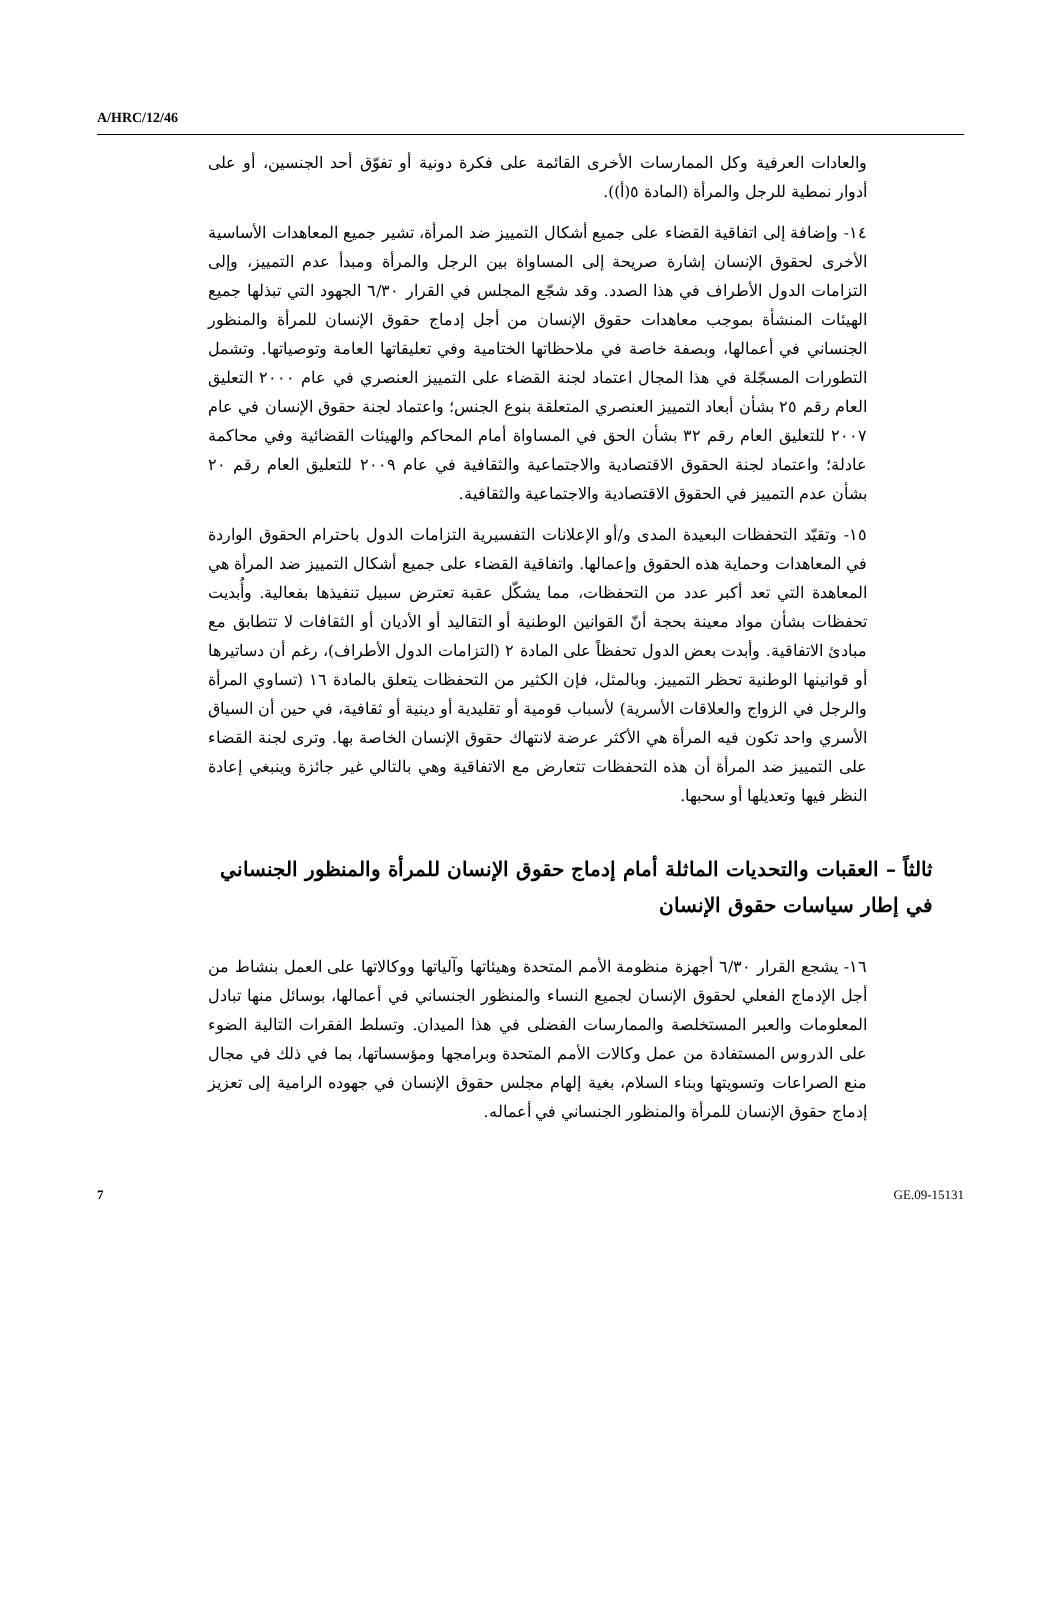A/HRC/12/46
والعادات العرفية وكل الممارسات الأخرى القائمة على فكرة دونية أو تفوّق أحد الجنسين، أو على أدوار نمطية للرجل والمرأة (المادة ٥(أ)).
١٤- وإضافة إلى اتفاقية القضاء على جميع أشكال التمييز ضد المرأة، تشير جميع المعاهدات الأساسية الأخرى لحقوق الإنسان إشارة صريحة إلى المساواة بين الرجل والمرأة ومبدأ عدم التمييز، وإلى التزامات الدول الأطراف في هذا الصدد. وقد شجّع المجلس في القرار ٦/٣٠ الجهود التي تبذلها جميع الهيئات المنشأة بموجب معاهدات حقوق الإنسان من أجل إدماج حقوق الإنسان للمرأة والمنظور الجنساني في أعمالها، وبصفة خاصة في ملاحظاتها الختامية وفي تعليقاتها العامة وتوصياتها. وتشمل التطورات المسجّلة في هذا المجال اعتماد لجنة القضاء على التمييز العنصري في عام ٢٠٠٠ التعليق العام رقم ٢٥ بشأن أبعاد التمييز العنصري المتعلقة بنوع الجنس؛ واعتماد لجنة حقوق الإنسان في عام ٢٠٠٧ للتعليق العام رقم ٣٢ بشأن الحق في المساواة أمام المحاكم والهيئات القضائية وفي محاكمة عادلة؛ واعتماد لجنة الحقوق الاقتصادية والاجتماعية والثقافية في عام ٢٠٠٩ للتعليق العام رقم ٢٠ بشأن عدم التمييز في الحقوق الاقتصادية والاجتماعية والثقافية.
١٥- وتقيّد التحفظات البعيدة المدى و/أو الإعلانات التفسيرية التزامات الدول باحترام الحقوق الواردة في المعاهدات وحماية هذه الحقوق وإعمالها. واتفاقية القضاء على جميع أشكال التمييز ضد المرأة هي المعاهدة التي تعد أكبر عدد من التحفظات، مما يشكّل عقبة تعترض سبيل تنفيذها بفعالية. وأُبديت تحفظات بشأن مواد معينة بحجة أنّ القوانين الوطنية أو التقاليد أو الأديان أو الثقافات لا تتطابق مع مبادئ الاتفاقية. وأبدت بعض الدول تحفظاً على المادة ٢ (التزامات الدول الأطراف)، رغم أن دساتيرها أو قوانينها الوطنية تحظر التمييز. وبالمثل، فإن الكثير من التحفظات يتعلق بالمادة ١٦ (تساوي المرأة والرجل في الزواج والعلاقات الأسرية) لأسباب قومية أو تقليدية أو دينية أو ثقافية، في حين أن السياق الأسري واحد تكون فيه المرأة هي الأكثر عرضة لانتهاك حقوق الإنسان الخاصة بها. وترى لجنة القضاء على التمييز ضد المرأة أن هذه التحفظات تتعارض مع الاتفاقية وهي بالتالي غير جائزة وينبغي إعادة النظر فيها وتعديلها أو سحبها.
ثالثاً – العقبات والتحديات الماثلة أمام إدماج حقوق الإنسان للمرأة والمنظور الجنساني في إطار سياسات حقوق الإنسان
١٦- يشجع القرار ٦/٣٠ أجهزة منظومة الأمم المتحدة وهيئاتها وآلياتها ووكالاتها على العمل بنشاط من أجل الإدماج الفعلي لحقوق الإنسان لجميع النساء والمنظور الجنساني في أعمالها، بوسائل منها تبادل المعلومات والعبر المستخلصة والممارسات الفضلى في هذا الميدان. وتسلط الفقرات التالية الضوء على الدروس المستفادة من عمل وكالات الأمم المتحدة وبرامجها ومؤسساتها، بما في ذلك في مجال منع الصراعات وتسويتها وبناء السلام، بغية إلهام مجلس حقوق الإنسان في جهوده الرامية إلى تعزيز إدماج حقوق الإنسان للمرأة والمنظور الجنساني في أعماله.
7 GE.09-15131